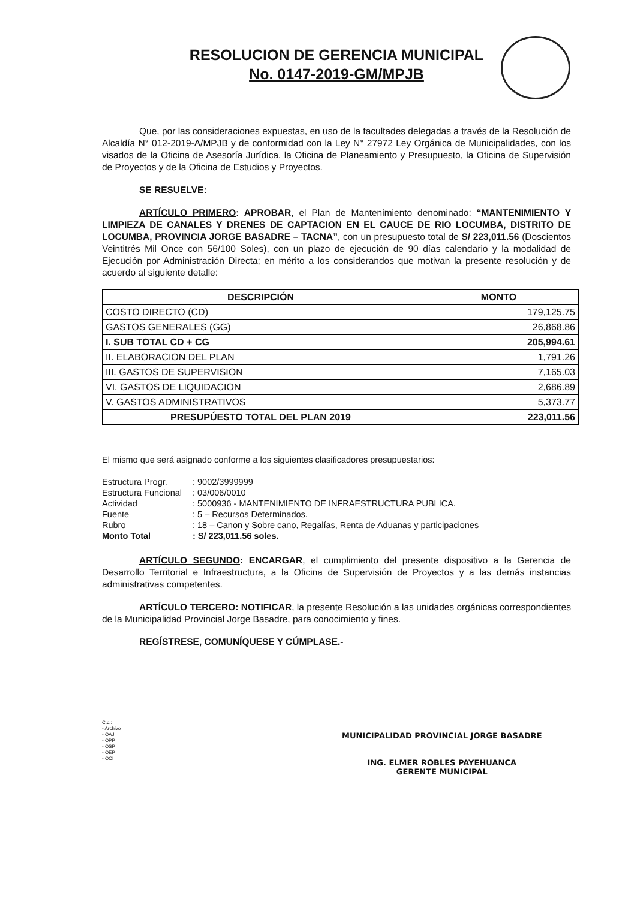RESOLUCION DE GERENCIA MUNICIPAL
No. 0147-2019-GM/MPJB
Que, por las consideraciones expuestas, en uso de la facultades delegadas a través de la Resolución de Alcaldía N° 012-2019-A/MPJB y de conformidad con la Ley N° 27972 Ley Orgánica de Municipalidades, con los visados de la Oficina de Asesoría Jurídica, la Oficina de Planeamiento y Presupuesto, la Oficina de Supervisión de Proyectos y de la Oficina de Estudios y Proyectos.
SE RESUELVE:
ARTÍCULO PRIMERO: APROBAR, el Plan de Mantenimiento denominado: “MANTENIMIENTO Y LIMPIEZA DE CANALES Y DRENES DE CAPTACION EN EL CAUCE DE RIO LOCUMBA, DISTRITO DE LOCUMBA, PROVINCIA JORGE BASADRE – TACNA”, con un presupuesto total de S/ 223,011.56 (Doscientos Veintitrés Mil Once con 56/100 Soles), con un plazo de ejecución de 90 días calendario y la modalidad de Ejecución por Administración Directa; en mérito a los considerandos que motivan la presente resolución y de acuerdo al siguiente detalle:
| DESCRIPCIÓN | MONTO |
| --- | --- |
| COSTO DIRECTO (CD) | 179,125.75 |
| GASTOS GENERALES (GG) | 26,868.86 |
| I. SUB TOTAL CD + CG | 205,994.61 |
| II. ELABORACION DEL PLAN | 1,791.26 |
| III. GASTOS DE SUPERVISION | 7,165.03 |
| VI. GASTOS DE LIQUIDACION | 2,686.89 |
| V. GASTOS ADMINISTRATIVOS | 5,373.77 |
| PRESUPÚESTO TOTAL DEL PLAN 2019 | 223,011.56 |
El mismo que será asignado conforme a los siguientes clasificadores presupuestarios:
| Estructura Progr. | : 9002/3999999 |
| Estructura Funcional | : 03/006/0010 |
| Actividad | : 5000936 - MANTENIMIENTO DE INFRAESTRUCTURA PUBLICA. |
| Fuente | : 5 – Recursos Determinados. |
| Rubro | : 18 – Canon y Sobre cano, Regalías, Renta de Aduanas y participaciones |
| Monto Total | : S/ 223,011.56 soles. |
ARTÍCULO SEGUNDO: ENCARGAR, el cumplimiento del presente dispositivo a la Gerencia de Desarrollo Territorial e Infraestructura, a la Oficina de Supervisión de Proyectos y a las demás instancias administrativas competentes.
ARTÍCULO TERCERO: NOTIFICAR, la presente Resolución a las unidades orgánicas correspondientes de la Municipalidad Provincial Jorge Basadre, para conocimiento y fines.
REGÍSTRESE, COMUNÍQUESE Y CÚMPLASE.-
C.c.:
- Archivo
- OAJ
- OPP
- OSP
- OEP
- OCI
MUNICIPALIDAD PROVINCIAL JORGE BASADRE
ING. ELMER ROBLES PAYEHUANCA
GERENTE MUNICIPAL